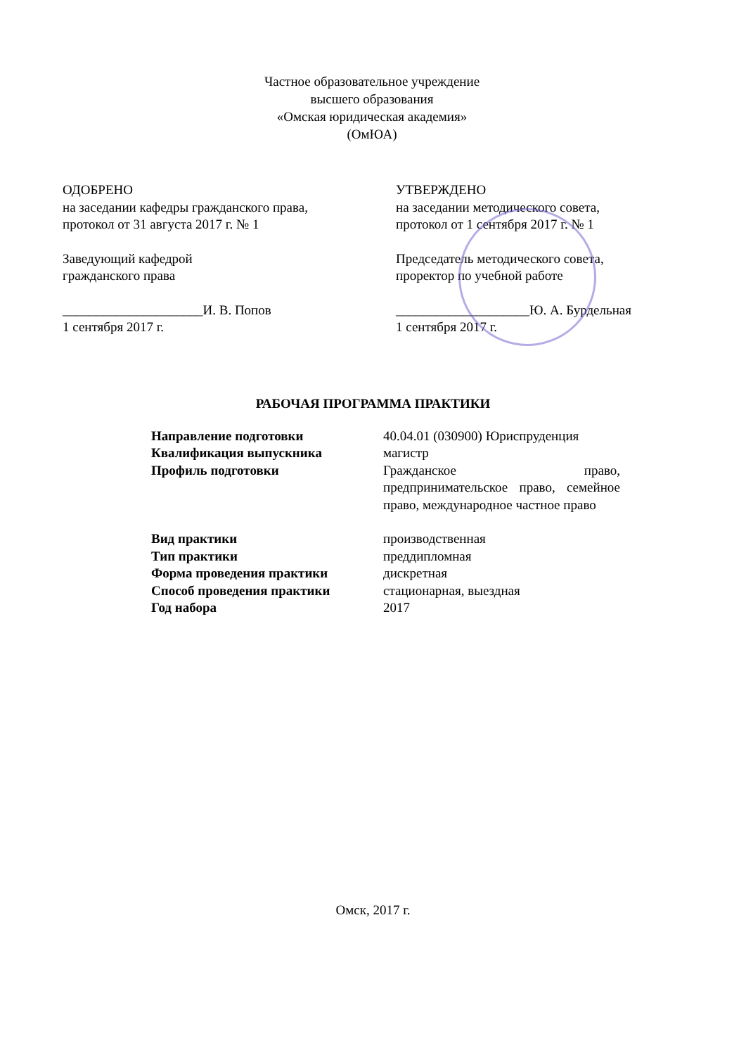Частное образовательное учреждение
высшего образования
«Омская юридическая академия»
(ОмЮА)
ОДОБРЕНО
на заседании кафедры гражданского права,
протокол от 31 августа 2017 г. № 1
Заведующий кафедрой
гражданского права
_____________________И. В. Попов
1 сентября 2017 г.
УТВЕРЖДЕНО
на заседании методического совета,
протокол от 1 сентября 2017 г. № 1
Председатель методического совета,
проректор по учебной работе
____________________Ю. А. Бурдельная
1 сентября 2017 г.
РАБОЧАЯ ПРОГРАММА ПРАКТИКИ
Направление подготовки 40.04.01 (030900) Юриспруденция
Квалификация выпускника магистр
Профиль подготовки Гражданское право, предпринимательское право, семейное право, международное частное право
Вид практики производственная
Тип практики преддипломная
Форма проведения практики дискретная
Способ проведения практики стационарная, выездная
Год набора 2017
Омск, 2017 г.